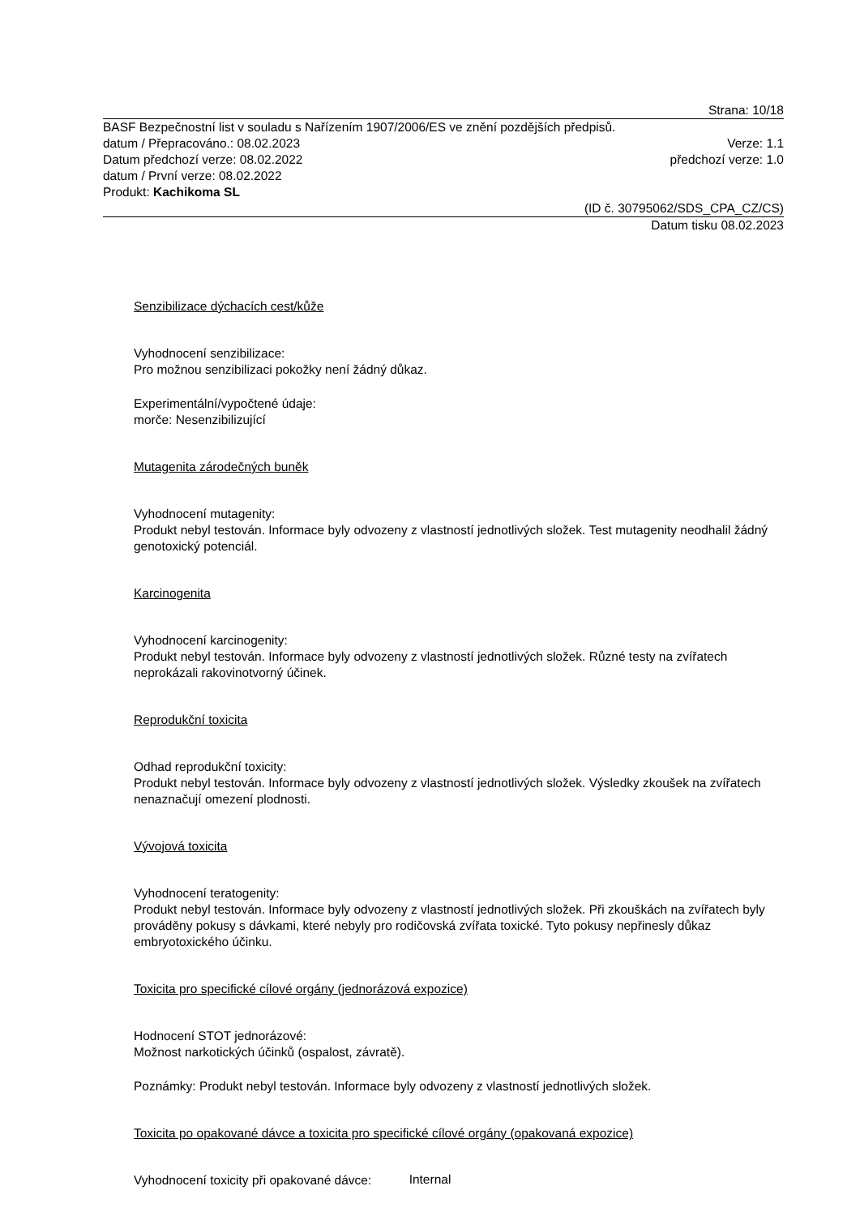Strana: 10/18
BASF Bezpečnostní list v souladu s Nařízením 1907/2006/ES ve znění pozdějších předpisů.
datum / Přepracováno.: 08.02.2023 Verze: 1.1
Datum předchozí verze: 08.02.2022 předchozí verze: 1.0
datum / První verze: 08.02.2022
Produkt: Kachikoma SL
(ID č. 30795062/SDS_CPA_CZ/CS)
Datum tisku 08.02.2023
Senzibilizace dýchacích cest/kůže
Vyhodnocení senzibilizace:
Pro možnou senzibilizaci pokožky není žádný důkaz.
Experimentální/vypočtené údaje:
morče: Nesenzibilizující
Mutagenita zárodečných buněk
Vyhodnocení mutagenity:
Produkt nebyl testován. Informace byly odvozeny z vlastností jednotlivých složek. Test mutagenity neodhalil žádný genotoxický potenciál.
Karcinogenita
Vyhodnocení karcinogenity:
Produkt nebyl testován. Informace byly odvozeny z vlastností jednotlivých složek. Různé testy na zvířatech neprokázali rakovinotvorný účinek.
Reprodukční toxicita
Odhad reprodukční toxicity:
Produkt nebyl testován. Informace byly odvozeny z vlastností jednotlivých složek. Výsledky zkoušek na zvířatech nenaznačují omezení plodnosti.
Vývojová toxicita
Vyhodnocení teratogenity:
Produkt nebyl testován. Informace byly odvozeny z vlastností jednotlivých složek. Při zkouškách na zvířatech byly prováděny pokusy s dávkami, které nebyly pro rodičovská zvířata toxické. Tyto pokusy nepřinesly důkaz embryotoxického účinku.
Toxicita pro specifické cílové orgány (jednorázová expozice)
Hodnocení STOT jednorázové:
Možnost narkotických účinků (ospalost, závratě).
Poznámky: Produkt nebyl testován. Informace byly odvozeny z vlastností jednotlivých složek.
Toxicita po opakované dávce a toxicita pro specifické cílové orgány (opakovaná expozice)
Vyhodnocení toxicity při opakované dávce:
Internal